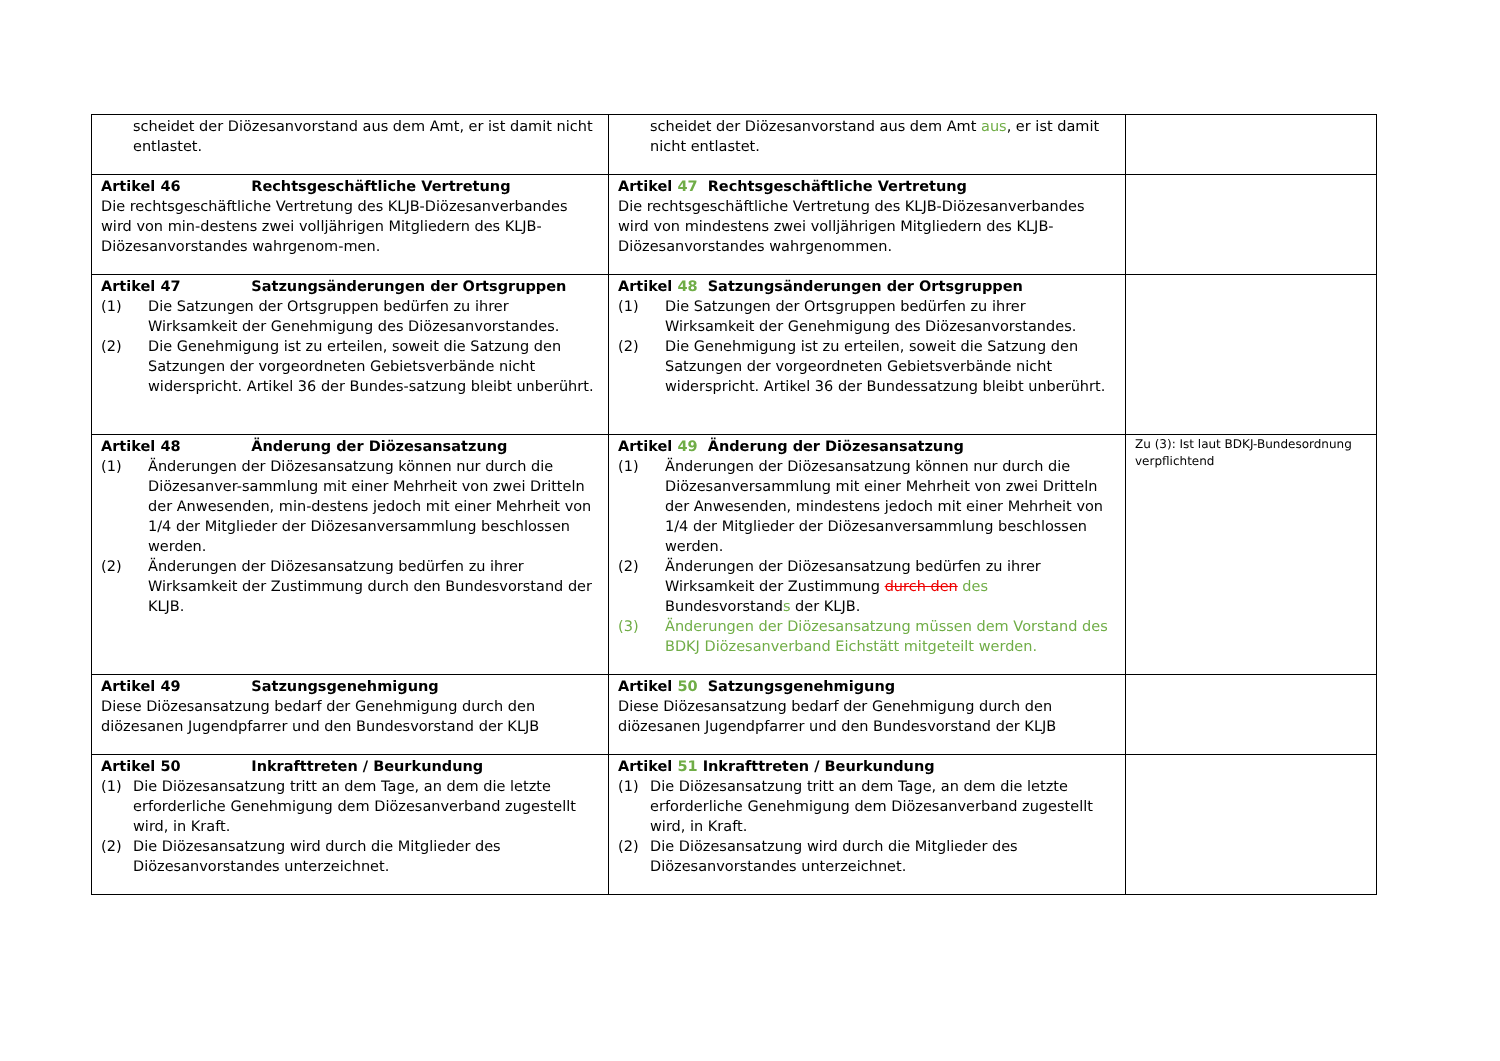| scheidet der Diözesanvorstand aus dem Amt, er ist damit nicht entlastet. | scheidet der Diözesanvorstand aus dem Amt aus , er ist damit nicht entlastet. | |
| Artikel 46 Rechtsgeschäftliche Vertretung Die rechtsgeschäftliche Vertretung des KLJB-Diözesanverbandes wird von min-destens zwei volljährigen Mitgliedern des KLJB-Diözesanvorstandes wahrgenom-men. | Artikel 47 Rechtsgeschäftliche Vertretung Die rechtsgeschäftliche Vertretung des KLJB-Diözesanverbandes wird von mindestens zwei volljährigen Mitgliedern des KLJB-Diözesanvorstandes wahrgenommen. | |
| Artikel 47 Satzungsänderungen der Ortsgruppen (1) Die Satzungen der Ortsgruppen bedürfen zu ihrer Wirksamkeit der Genehmigung des Diözesanvorstandes. (2) Die Genehmigung ist zu erteilen, soweit die Satzung den Satzungen der vorgeordneten Gebietsverbände nicht widerspricht. Artikel 36 der Bundes-satzung bleibt unberührt. | Artikel 48 Satzungsänderungen der Ortsgruppen (1) Die Satzungen der Ortsgruppen bedürfen zu ihrer Wirksamkeit der Genehmigung des Diözesanvorstandes. (2) Die Genehmigung ist zu erteilen, soweit die Satzung den Satzungen der vorgeordneten Gebietsverbände nicht widerspricht. Artikel 36 der Bundessatzung bleibt unberührt. | |
| Artikel 48 Änderung der Diözesansatzung (1) Änderungen der Diözesansatzung können nur durch die Diözesanver-sammlung mit einer Mehrheit von zwei Dritteln der Anwesenden, min-destens jedoch mit einer Mehrheit von 1/4 der Mitglieder der Diözesanversammlung beschlossen werden. (2) Änderungen der Diözesansatzung bedürfen zu ihrer Wirksamkeit der Zustimmung durch den Bundesvorstand der KLJB. | Artikel 49 Änderung der Diözesansatzung (1) Änderungen der Diözesansatzung können nur durch die Diözesanversammlung mit einer Mehrheit von zwei Dritteln der Anwesenden, mindestens jedoch mit einer Mehrheit von 1/4 der Mitglieder der Diözesanversammlung beschlossen werden. (2) Änderungen der Diözesansatzung bedürfen zu ihrer Wirksamkeit der Zustimmung durch den des Bundesvorstand s der KLJB. (3) Änderungen der Diözesansatzung müssen dem Vorstand des BDKJ Diözesanverband Eichstätt mitgeteilt werden. | Zu (3): Ist laut BDKJ-Bundesordnung verpflichtend |
| Artikel 49 Satzungsgenehmigung Diese Diözesansatzung bedarf der Genehmigung durch den diözesanen Jugendpfarrer und den Bundesvorstand der KLJB | Artikel 50 Satzungsgenehmigung Diese Diözesansatzung bedarf der Genehmigung durch den diözesanen Jugendpfarrer und den Bundesvorstand der KLJB | |
| Artikel 50 Inkrafttreten / Beurkundung (1) Die Diözesansatzung tritt an dem Tage, an dem die letzte erforderliche Genehmigung dem Diözesanverband zugestellt wird, in Kraft. (2) Die Diözesansatzung wird durch die Mitglieder des Diözesanvorstandes unterzeichnet. | Artikel 51 Inkrafttreten / Beurkundung (1) Die Diözesansatzung tritt an dem Tage, an dem die letzte erforderliche Genehmigung dem Diözesanverband zugestellt wird, in Kraft. (2) Die Diözesansatzung wird durch die Mitglieder des Diözesanvorstandes unterzeichnet. | |